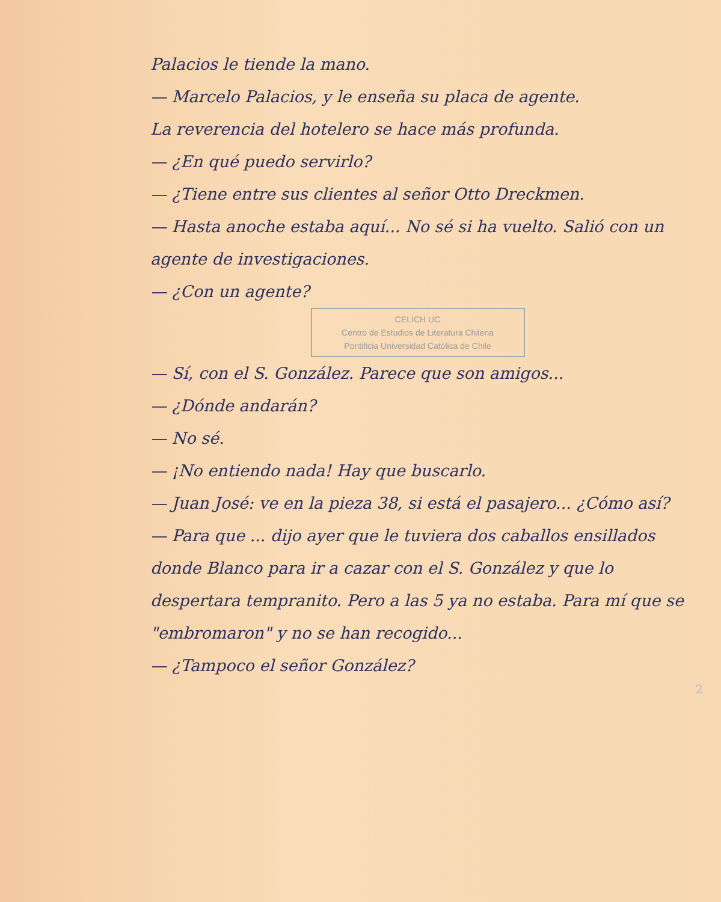Palacios le tiende la mano.
— Marcelo Palacios, y le enseña su placa de agente.
La reverencia del hotelero se hace más profunda.
— ¿En qué puedo servirlo?
— ¿Tiene entre sus clientes al señor Otto Dreckmen.
— Hasta anoche estaba aquí... No sé si ha vuelto. Salió con un agente de investigaciones.
— ¿Con un agente?
CELICH UC
Centro de Estudios de Literatura Chilena
Pontificia Universidad Católica de Chile
— Sí, con el S. González. Parece que son amigos...
— ¿Dónde andarán?
— No sé.
— ¡No entiendo nada! Hay que buscarlo.
— Juan José: ve en la pieza 38, si está el pasajero... ¿Cómo así?
— Para que ... dijo ayer que le tuviera dos caballos ensillados donde Blanco para ir a cazar con el S. González y que lo despertara tempranito. Pero a las 5 ya no estaba. Para mí que se "embromaron" y no se han recogido...
— ¿Tampoco el señor González?
2